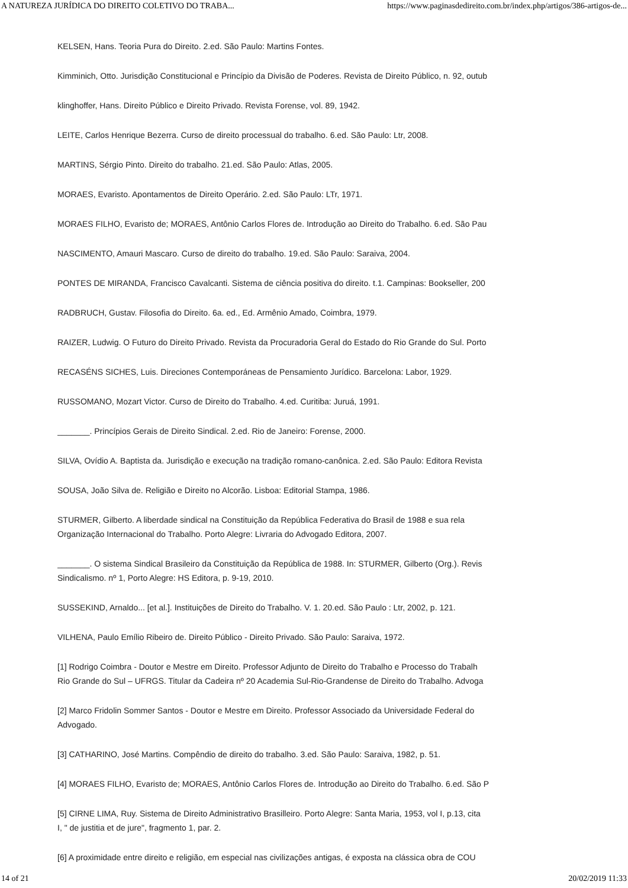A NATUREZA JURÍDICA DO DIREITO COLETIVO DO TRABA... https://www.paginasdedireito.com.br/index.php/artigos/386-artigos-de...
KELSEN, Hans. Teoria Pura do Direito. 2.ed. São Paulo: Martins Fontes.
Kimminich, Otto. Jurisdição Constitucional e Princípio da Divisão de Poderes. Revista de Direito Público, n. 92, outub
klinghoffer, Hans. Direito Público e Direito Privado. Revista Forense, vol. 89, 1942.
LEITE, Carlos Henrique Bezerra. Curso de direito processual do trabalho. 6.ed. São Paulo: Ltr, 2008.
MARTINS, Sérgio Pinto. Direito do trabalho. 21.ed. São Paulo: Atlas, 2005.
MORAES, Evaristo. Apontamentos de Direito Operário. 2.ed. São Paulo: LTr, 1971.
MORAES FILHO, Evaristo de; MORAES, Antônio Carlos Flores de. Introdução ao Direito do Trabalho. 6.ed. São Pau
NASCIMENTO, Amauri Mascaro. Curso de direito do trabalho. 19.ed. São Paulo: Saraiva, 2004.
PONTES DE MIRANDA, Francisco Cavalcanti. Sistema de ciência positiva do direito. t.1. Campinas: Bookseller, 200
RADBRUCH, Gustav. Filosofia do Direito. 6a. ed., Ed. Armênio Amado, Coimbra, 1979.
RAIZER, Ludwig. O Futuro do Direito Privado. Revista da Procuradoria Geral do Estado do Rio Grande do Sul. Porto
RECASÉNS SICHES, Luis. Direciones Contemporáneas de Pensamiento Jurídico. Barcelona: Labor, 1929.
RUSSOMANO, Mozart Victor. Curso de Direito do Trabalho. 4.ed. Curitiba: Juruá, 1991.
_______. Princípios Gerais de Direito Sindical. 2.ed. Rio de Janeiro: Forense, 2000.
SILVA, Ovídio A. Baptista da. Jurisdição e execução na tradição romano-canônica. 2.ed. São Paulo: Editora Revista
SOUSA, João Silva de. Religião e Direito no Alcorão. Lisboa: Editorial Stampa, 1986.
STURMER, Gilberto. A liberdade sindical na Constituição da República Federativa do Brasil de 1988 e sua rela
Organização Internacional do Trabalho. Porto Alegre: Livraria do Advogado Editora, 2007.
_______. O sistema Sindical Brasileiro da Constituição da República de 1988. In: STURMER, Gilberto (Org.). Revis
Sindicalismo. nº 1, Porto Alegre: HS Editora, p. 9-19, 2010.
SUSSEKIND, Arnaldo... [et al.]. Instituições de Direito do Trabalho. V. 1. 20.ed. São Paulo : Ltr, 2002, p. 121.
VILHENA, Paulo Emílio Ribeiro de. Direito Público - Direito Privado. São Paulo: Saraiva, 1972.
[1] Rodrigo Coimbra - Doutor e Mestre em Direito. Professor Adjunto de Direito do Trabalho e Processo do Trabalh
Rio Grande do Sul – UFRGS. Titular da Cadeira nº 20 Academia Sul-Rio-Grandense de Direito do Trabalho. Advoga
[2] Marco Fridolin Sommer Santos - Doutor e Mestre em Direito. Professor Associado da Universidade Federal do
Advogado.
[3] CATHARINO, José Martins. Compêndio de direito do trabalho. 3.ed. São Paulo: Saraiva, 1982, p. 51.
[4] MORAES FILHO, Evaristo de; MORAES, Antônio Carlos Flores de. Introdução ao Direito do Trabalho. 6.ed. São P
[5] CIRNE LIMA, Ruy. Sistema de Direito Administrativo Brasilleiro. Porto Alegre: Santa Maria, 1953, vol I, p.13, cita
I, " de justitia et de jure", fragmento 1, par. 2.
[6] A proximidade entre direito e religião, em especial nas civilizações antigas, é exposta na clássica obra de COU
14 of 21 20/02/2019 11:33